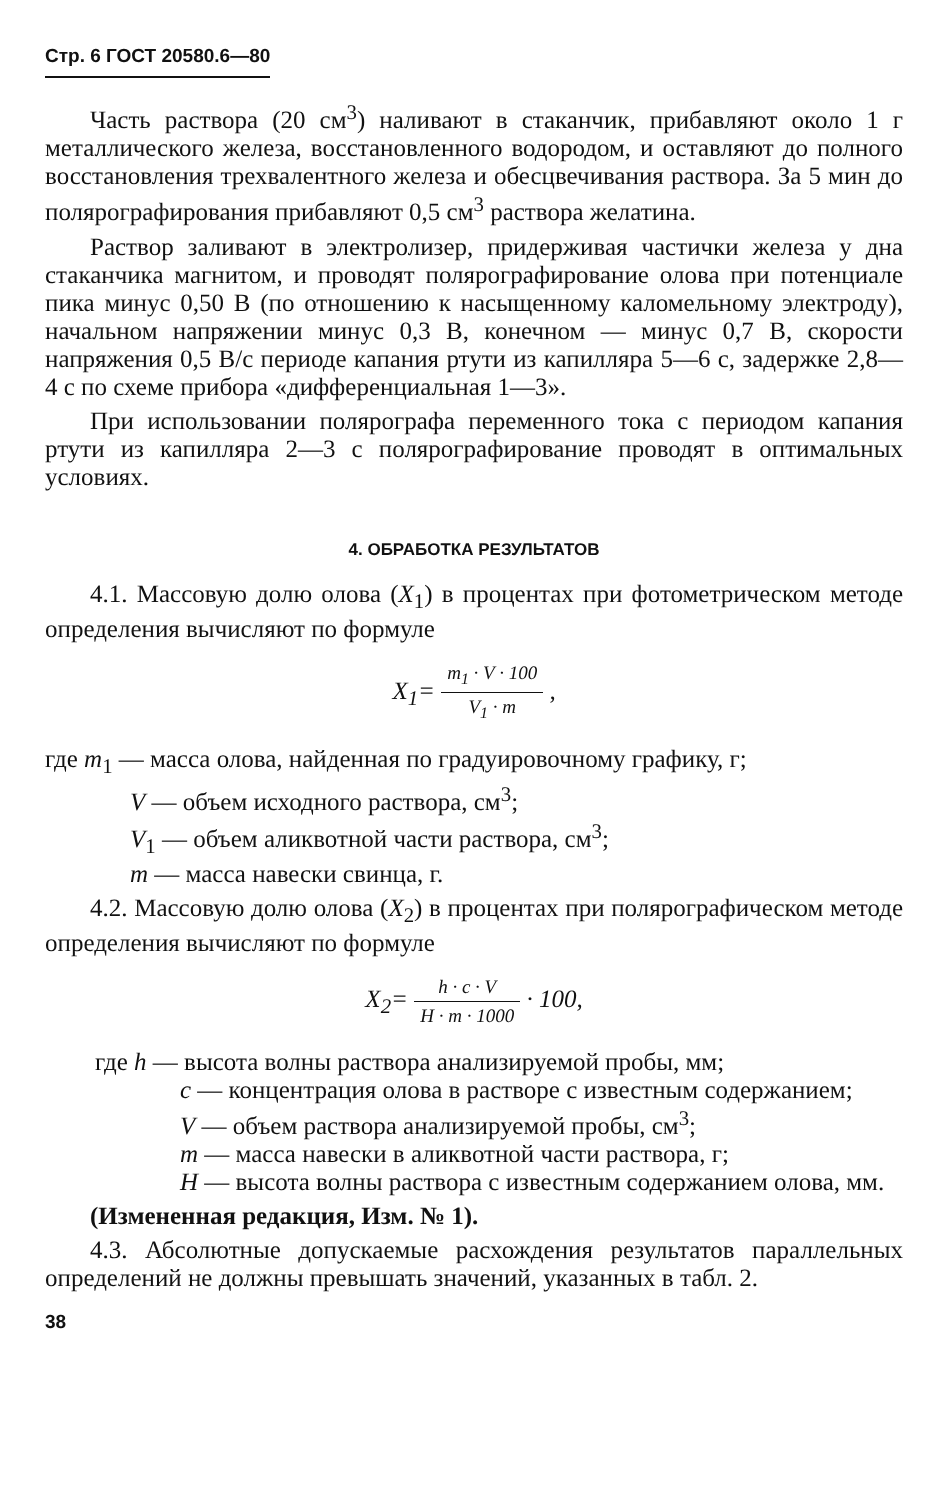Стр. 6 ГОСТ 20580.6—80
Часть раствора (20 см<sup>3</sup>) наливают в стаканчик, прибавляют около 1 г металлического железа, восстановленного водородом, и оставляют до полного восстановления трехвалентного железа и обесцвечивания раствора. За 5 мин до полярографирования прибавляют 0,5 см<sup>3</sup> раствора желатина.
Раствор заливают в электролизер, придерживая частички железа у дна стаканчика магнитом, и проводят полярографирование олова при потенциале пика минус 0,50 В (по отношению к насыщенному каломельному электроду), начальном напряжении минус 0,3 В, конечном — минус 0,7 В, скорости напряжения 0,5 В/с периоде капания ртути из капилляра 5—6 с, задержке 2,8—4 с по схеме прибора «дифференциальная 1—3».
При использовании полярографа переменного тока с периодом капания ртути из капилляра 2—3 с полярографирование проводят в оптимальных условиях.
4. ОБРАБОТКА РЕЗУЛЬТАТОВ
4.1. Массовую долю олова (X<sub>1</sub>) в процентах при фотометрическом методе определения вычисляют по формуле
X<sub>1</sub>= m<sub>1</sub> · V · 100 V<sub>1</sub> · m ,
где m<sub>1</sub> — масса олова, найденная по градуировочному графику, г;
V — объем исходного раствора, см<sup>3</sup>;
V<sub>1</sub> — объем аликвотной части раствора, см<sup>3</sup>;
m — масса навески свинца, г.
4.2. Массовую долю олова (X<sub>2</sub>) в процентах при полярографическом методе определения вычисляют по формуле
X<sub>2</sub>= h · c · V H · m · 1000 · 100,
где h — высота волны раствора анализируемой пробы, мм;
c — концентрация олова в растворе с известным содержанием;
V — объем раствора анализируемой пробы, см<sup>3</sup>;
m — масса навески в аликвотной части раствора, г;
H — высота волны раствора с известным содержанием олова, мм.
(Измененная редакция, Изм. № 1).
4.3. Абсолютные допускаемые расхождения результатов параллельных определений не должны превышать значений, указанных в табл. 2.
38